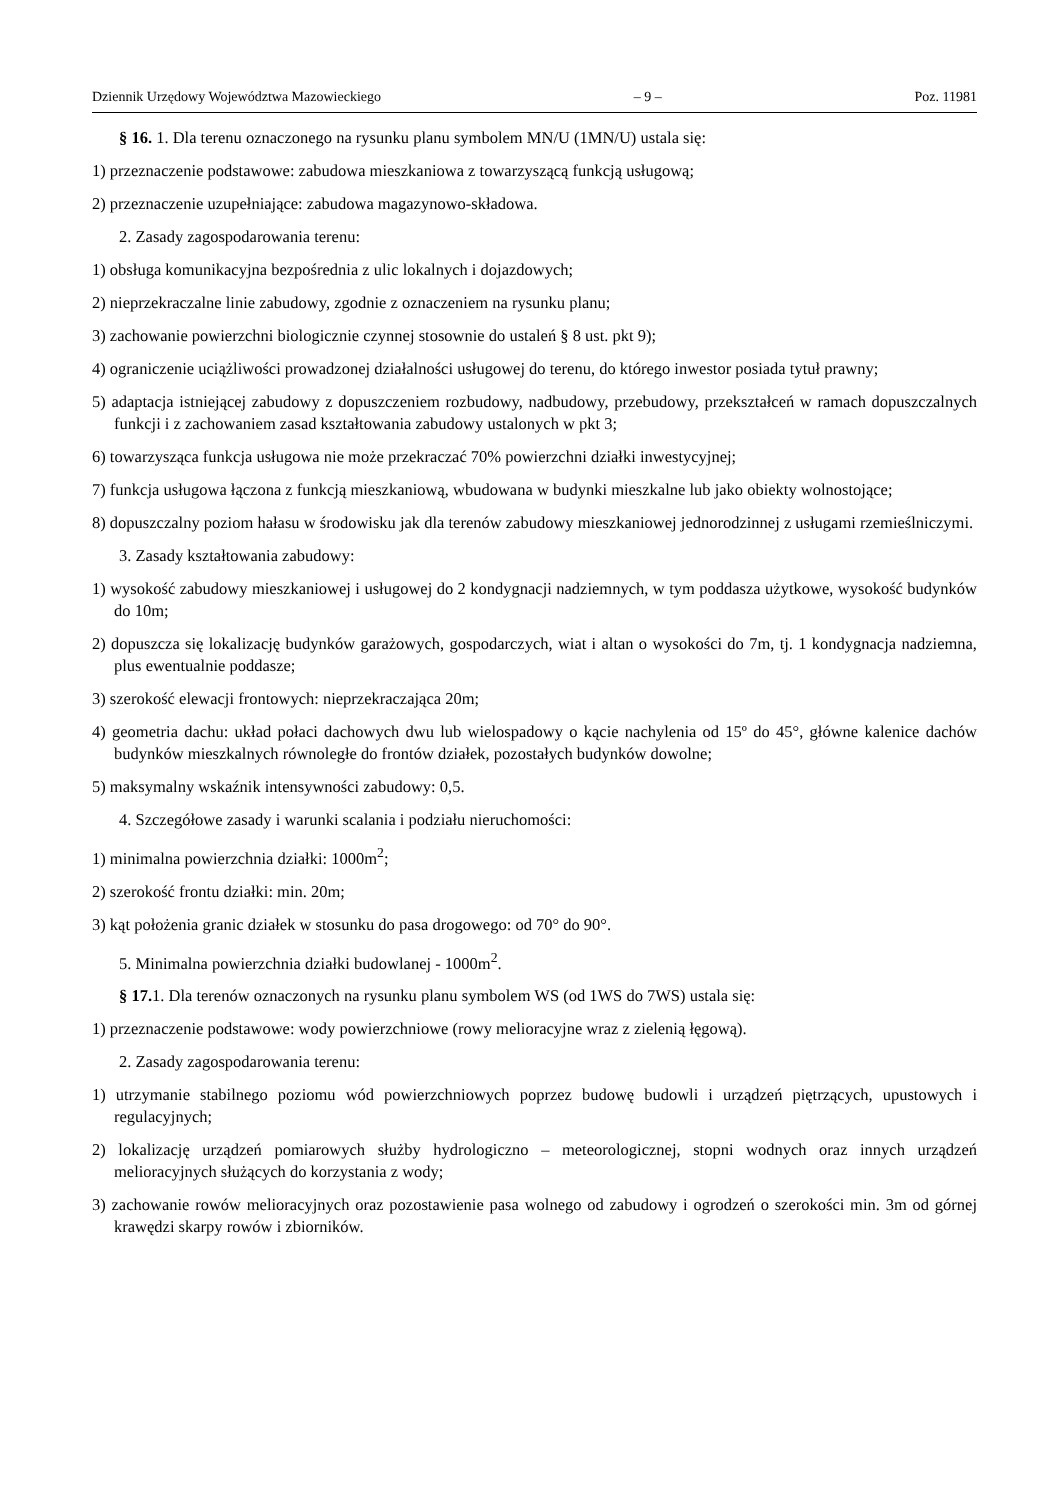Dziennik Urzędowy Województwa Mazowieckiego – 9 – Poz. 11981
§ 16. 1. Dla terenu oznaczonego na rysunku planu symbolem MN/U (1MN/U) ustala się:
1) przeznaczenie podstawowe: zabudowa mieszkaniowa z towarzyszącą funkcją usługową;
2) przeznaczenie uzupełniające: zabudowa magazynowo-składowa.
2. Zasady zagospodarowania terenu:
1) obsługa komunikacyjna bezpośrednia z ulic lokalnych i dojazdowych;
2) nieprzekraczalne linie zabudowy, zgodnie z oznaczeniem na rysunku planu;
3) zachowanie powierzchni biologicznie czynnej stosownie do ustaleń § 8 ust. pkt 9);
4) ograniczenie uciążliwości prowadzonej działalności usługowej do terenu, do którego inwestor posiada tytuł prawny;
5) adaptacja istniejącej zabudowy z dopuszczeniem rozbudowy, nadbudowy, przebudowy, przekształceń w ramach dopuszczalnych funkcji i z zachowaniem zasad kształtowania zabudowy ustalonych w pkt 3;
6) towarzysząca funkcja usługowa nie może przekraczać 70% powierzchni działki inwestycyjnej;
7) funkcja usługowa łączona z funkcją mieszkaniową, wbudowana w budynki mieszkalne lub jako obiekty wolnostojące;
8) dopuszczalny poziom hałasu w środowisku jak dla terenów zabudowy mieszkaniowej jednorodzinnej z usługami rzemieślniczymi.
3. Zasady kształtowania zabudowy:
1) wysokość zabudowy mieszkaniowej i usługowej do 2 kondygnacji nadziemnych, w tym poddasza użytkowe, wysokość budynków do 10m;
2) dopuszcza się lokalizację budynków garażowych, gospodarczych, wiat i altan o wysokości do 7m, tj. 1 kondygnacja nadziemna, plus ewentualnie poddasze;
3) szerokość elewacji frontowych: nieprzekraczająca 20m;
4) geometria dachu: układ połaci dachowych dwu lub wielospadowy o kącie nachylenia od 15º do 45°, główne kalenice dachów budynków mieszkalnych równoległe do frontów działek, pozostałych budynków dowolne;
5) maksymalny wskaźnik intensywności zabudowy: 0,5.
4. Szczegółowe zasady i warunki scalania i podziału nieruchomości:
1) minimalna powierzchnia działki: 1000m<sup>2</sup>;
2) szerokość frontu działki: min. 20m;
3) kąt położenia granic działek w stosunku do pasa drogowego: od 70° do 90°.
5. Minimalna powierzchnia działki budowlanej - 1000m<sup>2</sup>.
§ 17. 1. Dla terenów oznaczonych na rysunku planu symbolem WS (od 1WS do 7WS) ustala się:
1) przeznaczenie podstawowe: wody powierzchniowe (rowy melioracyjne wraz z zielenią łęgową).
2. Zasady zagospodarowania terenu:
1) utrzymanie stabilnego poziomu wód powierzchniowych poprzez budowę budowli i urządzeń piętrzących, upustowych i regulacyjnych;
2) lokalizację urządzeń pomiarowych służby hydrologiczno – meteorologicznej, stopni wodnych oraz innych urządzeń melioracyjnych służących do korzystania z wody;
3) zachowanie rowów melioracyjnych oraz pozostawienie pasa wolnego od zabudowy i ogrodzeń o szerokości min. 3m od górnej krawędzi skarpy rowów i zbiorników.